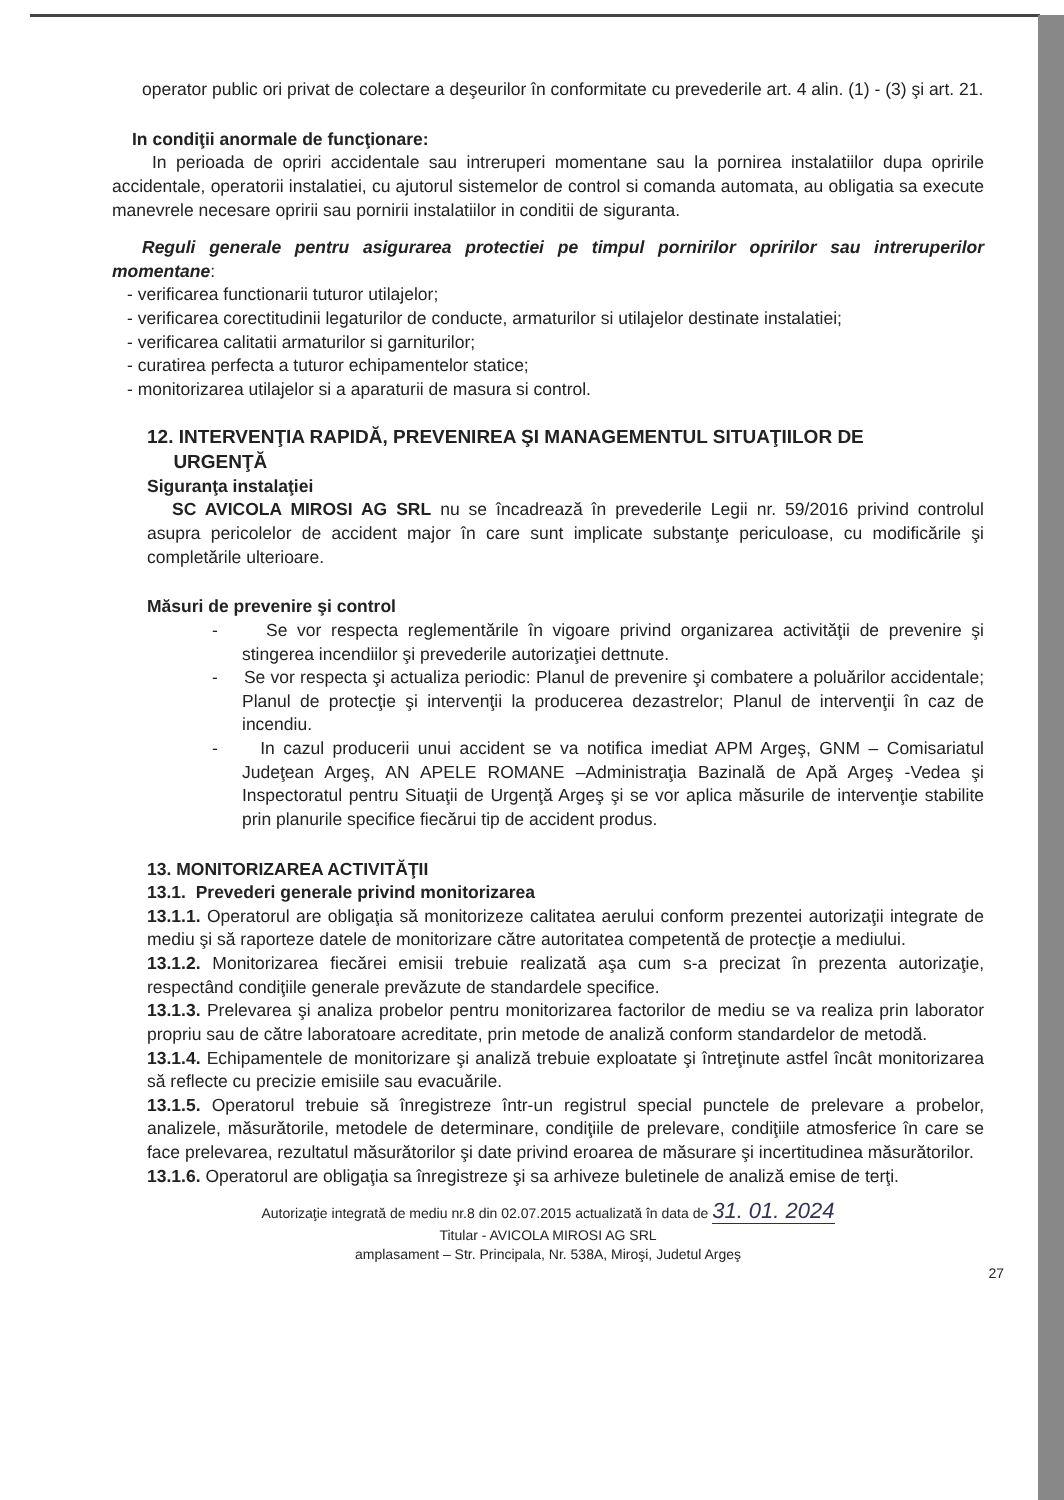operator public ori privat de colectare a deşeurilor în conformitate cu prevederile art. 4 alin. (1) - (3) şi art. 21.
In condiţii anormale de funcţionare:
In perioada de opriri accidentale sau intreruperi momentane sau la pornirea instalatiilor dupa opririle accidentale, operatorii instalatiei, cu ajutorul sistemelor de control si comanda automata, au obligatia sa execute manevrele necesare opririi sau pornirii instalatiilor in conditii de siguranta.
Reguli generale pentru asigurarea protectiei pe timpul pornirilor opririlor sau intreruperilor momentane:
- verificarea functionarii tuturor utilajelor;
- verificarea corectitudinii legaturilor de conducte, armaturilor si utilajelor destinate instalatiei;
- verificarea calitatii armaturilor si garniturilor;
- curatirea perfecta a tuturor echipamentelor statice;
- monitorizarea utilajelor si a aparaturii de masura si control.
12. INTERVENŢIA RAPIDĂ, PREVENIREA ŞI MANAGEMENTUL SITUAŢIILOR DE
URGENŢĂ
Siguranţa instalaţiei
SC AVICOLA MIROSI AG SRL nu se încadrează în prevederile Legii nr. 59/2016 privind controlul asupra pericolelor de accident major în care sunt implicate substanţe periculoase, cu modificările şi completările ulterioare.
Măsuri de prevenire şi control
- Se vor respecta reglementările în vigoare privind organizarea activităţii de prevenire şi stingerea incendiilor şi prevederile autorizaţiei dettnute.
- Se vor respecta şi actualiza periodic: Planul de prevenire şi combatere a poluărilor accidentale; Planul de protecţie şi intervenţii la producerea dezastrelor; Planul de intervenţii în caz de incendiu.
- In cazul producerii unui accident se va notifica imediat APM Argeş, GNM – Comisariatul Judeţean Argeş, AN APELE ROMANE –Administraţia Bazinală de Apă Argeş -Vedea şi Inspectoratul pentru Situaţii de Urgenţă Argeş şi se vor aplica măsurile de intervenţie stabilite prin planurile specifice fiecărui tip de accident produs.
13. MONITORIZAREA ACTIVITĂŢII
13.1. Prevederi generale privind monitorizarea
13.1.1. Operatorul are obligaţia să monitorizeze calitatea aerului conform prezentei autorizaţii integrate de mediu şi să raporteze datele de monitorizare către autoritatea competentă de protecţie a mediului.
13.1.2. Monitorizarea fiecărei emisii trebuie realizată aşa cum s-a precizat în prezenta autorizaţie, respectând condiţiile generale prevăzute de standardele specifice.
13.1.3. Prelevarea şi analiza probelor pentru monitorizarea factorilor de mediu se va realiza prin laborator propriu sau de către laboratoare acreditate, prin metode de analiză conform standardelor de metodă.
13.1.4. Echipamentele de monitorizare şi analiză trebuie exploatate şi întreţinute astfel încât monitorizarea să reflecte cu precizie emisiile sau evacuările.
13.1.5. Operatorul trebuie să înregistreze într-un registrul special punctele de prelevare a probelor, analizele, măsurătorile, metodele de determinare, condiţiile de prelevare, condiţiile atmosferice în care se face prelevarea, rezultatul măsurătorilor şi date privind eroarea de măsurare şi incertitudinea măsurătorilor.
13.1.6. Operatorul are obligaţia sa înregistreze şi sa arhiveze buletinele de analiză emise de terţi.
Autorizaţie integrată de mediu nr.8 din 02.07.2015 actualizată în data de 31. 01. 2024
Titular - AVICOLA MIROSI AG SRL
amplasament – Str. Principala, Nr. 538A, Miroşi, Judetul Argeş
27